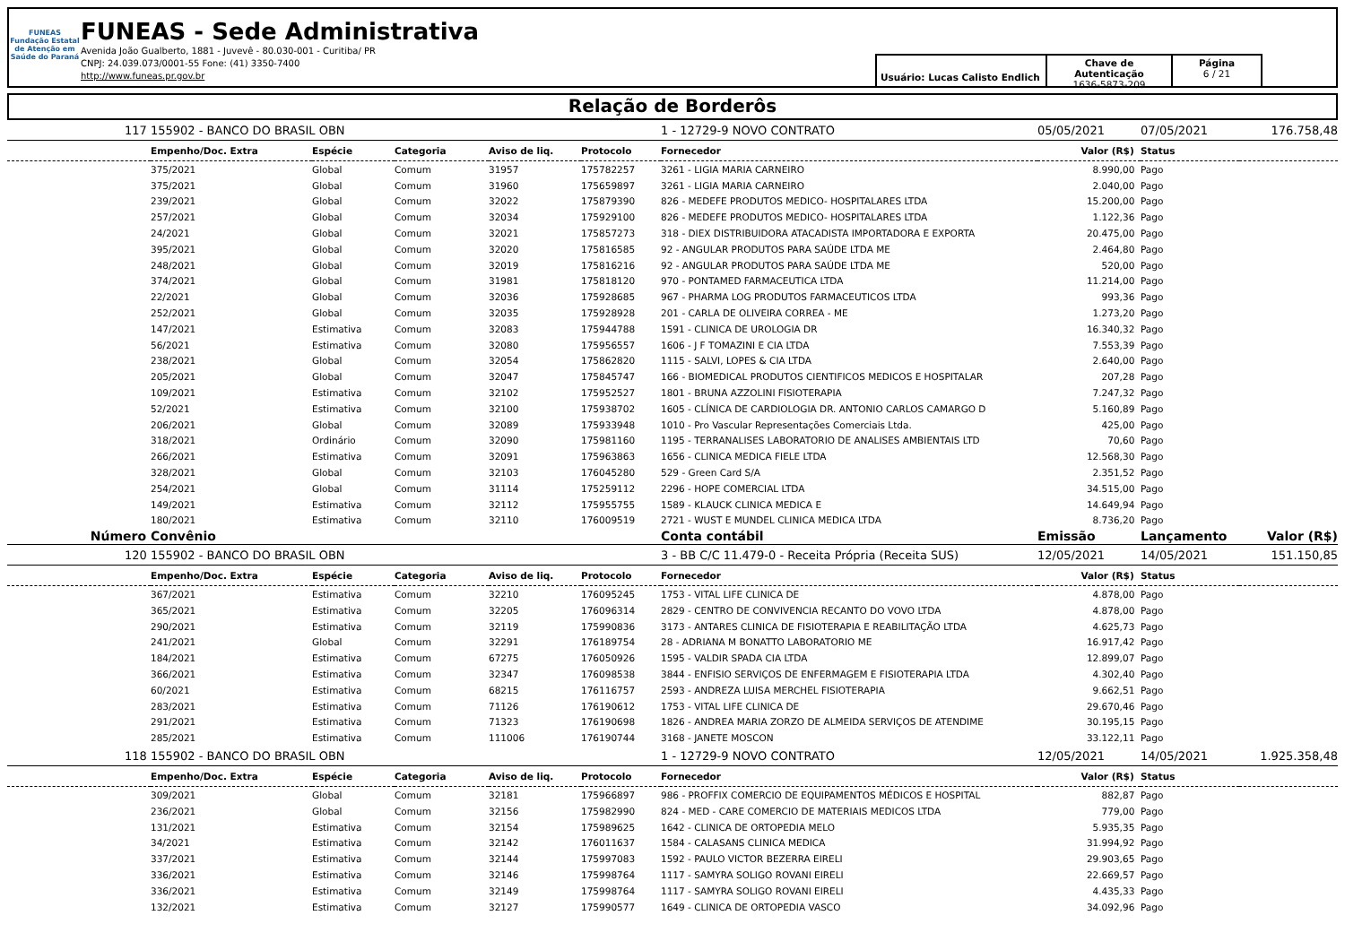FUNEAS
Fundação Estatal de Atenção em Saúde do Paraná
FUNEAS - Sede Administrativa
Avenida João Gualberto, 1881 - Juvevê - 80.030-001 - Curitiba/ PR
CNPJ: 24.039.073/0001-55 Fone: (41) 3350-7400
http://www.funeas.pr.gov.br
Usuário: Lucas Calisto Endlich
Chave de Autenticação
1636-5873-209
Página
6 / 21
Relação de Borderôs
| 117 | 155902 - BANCO DO BRASIL OBN | | | | | 1 - 12729-9 NOVO CONTRATO | 05/05/2021 | 07/05/2021 | 176.758,48 |
| | Empenho/Doc. Extra | Espécie | Categoria | Aviso de liq. | Protocolo | Fornecedor | Valor (R$) | Status | |
| | 375/2021 | Global | Comum | 31957 | 175782257 | 3261 - LIGIA MARIA CARNEIRO | 8.990,00 | Pago | |
| | 375/2021 | Global | Comum | 31960 | 175659897 | 3261 - LIGIA MARIA CARNEIRO | 2.040,00 | Pago | |
| | 239/2021 | Global | Comum | 32022 | 175879390 | 826 - MEDEFE PRODUTOS MEDICO- HOSPITALARES LTDA | 15.200,00 | Pago | |
| | 257/2021 | Global | Comum | 32034 | 175929100 | 826 - MEDEFE PRODUTOS MEDICO- HOSPITALARES LTDA | 1.122,36 | Pago | |
| | 24/2021 | Global | Comum | 32021 | 175857273 | 318 - DIEX DISTRIBUIDORA ATACADISTA IMPORTADORA E EXPORTA | 20.475,00 | Pago | |
| | 395/2021 | Global | Comum | 32020 | 175816585 | 92 - ANGULAR PRODUTOS PARA SAÚDE LTDA ME | 2.464,80 | Pago | |
| | 248/2021 | Global | Comum | 32019 | 175816216 | 92 - ANGULAR PRODUTOS PARA SAÚDE LTDA ME | 520,00 | Pago | |
| | 374/2021 | Global | Comum | 31981 | 175818120 | 970 - PONTAMED FARMACEUTICA LTDA | 11.214,00 | Pago | |
| | 22/2021 | Global | Comum | 32036 | 175928685 | 967 - PHARMA LOG PRODUTOS FARMACEUTICOS LTDA | 993,36 | Pago | |
| | 252/2021 | Global | Comum | 32035 | 175928928 | 201 - CARLA DE OLIVEIRA CORREA - ME | 1.273,20 | Pago | |
| | 147/2021 | Estimativa | Comum | 32083 | 175944788 | 1591 - CLINICA DE UROLOGIA DR | 16.340,32 | Pago | |
| | 56/2021 | Estimativa | Comum | 32080 | 175956557 | 1606 - J F TOMAZINI E CIA LTDA | 7.553,39 | Pago | |
| | 238/2021 | Global | Comum | 32054 | 175862820 | 1115 - SALVI, LOPES & CIA LTDA | 2.640,00 | Pago | |
| | 205/2021 | Global | Comum | 32047 | 175845747 | 166 - BIOMEDICAL PRODUTOS CIENTIFICOS MEDICOS E HOSPITALAR | 207,28 | Pago | |
| | 109/2021 | Estimativa | Comum | 32102 | 175952527 | 1801 - BRUNA AZZOLINI FISIOTERAPIA | 7.247,32 | Pago | |
| | 52/2021 | Estimativa | Comum | 32100 | 175938702 | 1605 - CLÍNICA DE CARDIOLOGIA DR. ANTONIO CARLOS CAMARGO D | 5.160,89 | Pago | |
| | 206/2021 | Global | Comum | 32089 | 175933948 | 1010 - Pro Vascular Representações Comerciais Ltda. | 425,00 | Pago | |
| | 318/2021 | Ordinário | Comum | 32090 | 175981160 | 1195 - TERRANALISES LABORATORIO DE ANALISES AMBIENTAIS LTD | 70,60 | Pago | |
| | 266/2021 | Estimativa | Comum | 32091 | 175963863 | 1656 - CLINICA MEDICA FIELE LTDA | 12.568,30 | Pago | |
| | 328/2021 | Global | Comum | 32103 | 176045280 | 529 - Green Card S/A | 2.351,52 | Pago | |
| | 254/2021 | Global | Comum | 31114 | 175259112 | 2296 - HOPE COMERCIAL LTDA | 34.515,00 | Pago | |
| | 149/2021 | Estimativa | Comum | 32112 | 175955755 | 1589 - KLAUCK CLINICA MEDICA E | 14.649,94 | Pago | |
| | 180/2021 | Estimativa | Comum | 32110 | 176009519 | 2721 - WUST E MUNDEL CLINICA MEDICA LTDA | 8.736,20 | Pago | |
| Número | Convênio | | | | | Conta contábil | Emissão | Lançamento | Valor (R$) |
| 120 | 155902 - BANCO DO BRASIL OBN | | | | | 3 - BB C/C 11.479-0 - Receita Própria (Receita SUS) | 12/05/2021 | 14/05/2021 | 151.150,85 |
| | Empenho/Doc. Extra | Espécie | Categoria | Aviso de liq. | Protocolo | Fornecedor | Valor (R$) | Status | |
| | 367/2021 | Estimativa | Comum | 32210 | 176095245 | 1753 - VITAL LIFE CLINICA DE | 4.878,00 | Pago | |
| | 365/2021 | Estimativa | Comum | 32205 | 176096314 | 2829 - CENTRO DE CONVIVENCIA RECANTO DO VOVO LTDA | 4.878,00 | Pago | |
| | 290/2021 | Estimativa | Comum | 32119 | 175990836 | 3173 - ANTARES CLINICA DE FISIOTERAPIA E REABILITAÇÃO LTDA | 4.625,73 | Pago | |
| | 241/2021 | Global | Comum | 32291 | 176189754 | 28 - ADRIANA M BONATTO LABORATORIO ME | 16.917,42 | Pago | |
| | 184/2021 | Estimativa | Comum | 67275 | 176050926 | 1595 - VALDIR SPADA CIA LTDA | 12.899,07 | Pago | |
| | 366/2021 | Estimativa | Comum | 32347 | 176098538 | 3844 - ENFISIO SERVIÇOS DE ENFERMAGEM E FISIOTERAPIA LTDA | 4.302,40 | Pago | |
| | 60/2021 | Estimativa | Comum | 68215 | 176116757 | 2593 - ANDREZA LUISA MERCHEL FISIOTERAPIA | 9.662,51 | Pago | |
| | 283/2021 | Estimativa | Comum | 71126 | 176190612 | 1753 - VITAL LIFE CLINICA DE | 29.670,46 | Pago | |
| | 291/2021 | Estimativa | Comum | 71323 | 176190698 | 1826 - ANDREA MARIA ZORZO DE ALMEIDA SERVIÇOS DE ATENDIME | 30.195,15 | Pago | |
| | 285/2021 | Estimativa | Comum | 111006 | 176190744 | 3168 - JANETE MOSCON | 33.122,11 | Pago | |
| 118 | 155902 - BANCO DO BRASIL OBN | | | | | 1 - 12729-9 NOVO CONTRATO | 12/05/2021 | 14/05/2021 | 1.925.358,48 |
| | Empenho/Doc. Extra | Espécie | Categoria | Aviso de liq. | Protocolo | Fornecedor | Valor (R$) | Status | |
| | 309/2021 | Global | Comum | 32181 | 175966897 | 986 - PROFFIX COMERCIO DE EQUIPAMENTOS MÉDICOS E HOSPITAL | 882,87 | Pago | |
| | 236/2021 | Global | Comum | 32156 | 175982990 | 824 - MED - CARE COMERCIO DE MATERIAIS MEDICOS LTDA | 779,00 | Pago | |
| | 131/2021 | Estimativa | Comum | 32154 | 175989625 | 1642 - CLINICA DE ORTOPEDIA MELO | 5.935,35 | Pago | |
| | 34/2021 | Estimativa | Comum | 32142 | 176011637 | 1584 - CALASANS CLINICA MEDICA | 31.994,92 | Pago | |
| | 337/2021 | Estimativa | Comum | 32144 | 175997083 | 1592 - PAULO VICTOR BEZERRA EIRELI | 29.903,65 | Pago | |
| | 336/2021 | Estimativa | Comum | 32146 | 175998764 | 1117 - SAMYRA SOLIGO ROVANI EIRELI | 22.669,57 | Pago | |
| | 336/2021 | Estimativa | Comum | 32149 | 175998764 | 1117 - SAMYRA SOLIGO ROVANI EIRELI | 4.435,33 | Pago | |
| | 132/2021 | Estimativa | Comum | 32127 | 175990577 | 1649 - CLINICA DE ORTOPEDIA VASCO | 34.092,96 | Pago | |